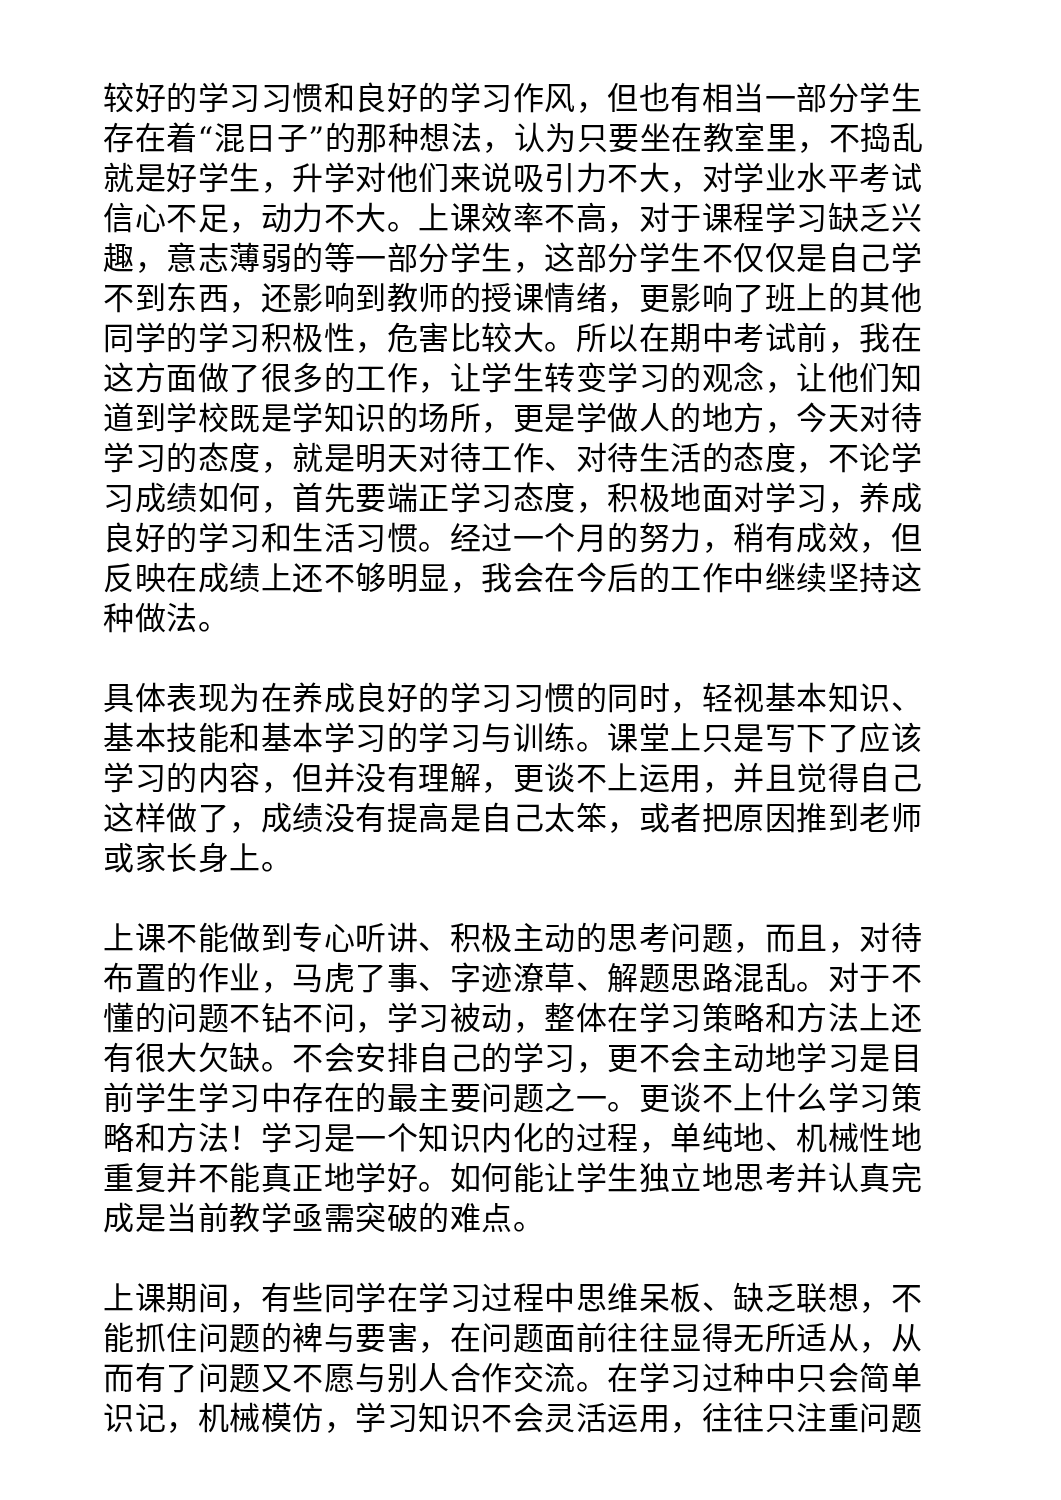较好的学习习惯和良好的学习作风，但也有相当一部分学生存在着“混日子”的那种想法，认为只要坐在教室里，不捣乱就是好学生，升学对他们来说吸引力不大，对学业水平考试信心不足，动力不大。上课效率不高，对于课程学习缺乏兴趣，意志薄弱的等一部分学生，这部分学生不仅仅是自己学不到东西，还影响到教师的授课情绪，更影响了班上的其他同学的学习积极性，危害比较大。所以在期中考试前，我在这方面做了很多的工作，让学生转变学习的观念，让他们知道到学校既是学知识的场所，更是学做人的地方，今天对待学习的态度，就是明天对待工作、对待生活的态度，不论学习成绩如何，首先要端正学习态度，积极地面对学习，养成良好的学习和生活习惯。经过一个月的努力，稍有成效，但反映在成绩上还不够明显，我会在今后的工作中继续坚持这种做法。
具体表现为在养成良好的学习习惯的同时，轻视基本知识、基本技能和基本学习的学习与训练。课堂上只是写下了应该学习的内容，但并没有理解，更谈不上运用，并且觉得自己这样做了，成绩没有提高是自己太笨，或者把原因推到老师或家长身上。
上课不能做到专心听讲、积极主动的思考问题，而且，对待布置的作业，马虎了事、字迹潦草、解题思路混乱。对于不懂的问题不钻不问，学习被动，整体在学习策略和方法上还有很大欠缺。不会安排自己的学习，更不会主动地学习是目前学生学习中存在的最主要问题之一。更谈不上什么学习策略和方法！学习是一个知识内化的过程，单纯地、机械性地重复并不能真正地学好。如何能让学生独立地思考并认真完成是当前教学亟需突破的难点。
上课期间，有些同学在学习过程中思维呆板、缺乏联想，不能抓住问题的裨与要害，在问题面前往往显得无所适从，从而有了问题又不愿与别人合作交流。在学习过种中只会简单识记，机械模仿，学习知识不会灵活运用，往往只注重问题